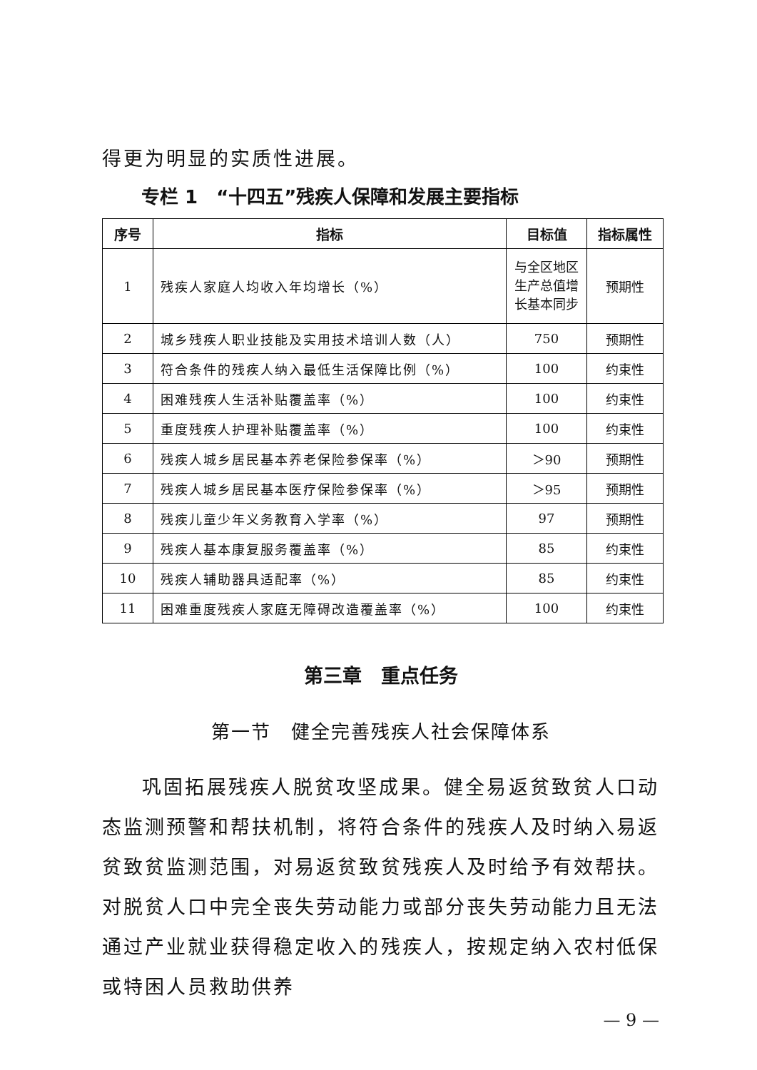得更为明显的实质性进展。
专栏 1　“十四五”残疾人保障和发展主要指标
| 序号 | 指标 | 目标值 | 指标属性 |
| --- | --- | --- | --- |
| 1 | 残疾人家庭人均收入年均增长（%） | 与全区地区生产总值增长基本同步 | 预期性 |
| 2 | 城乡残疾人职业技能及实用技术培训人数（人） | 750 | 预期性 |
| 3 | 符合条件的残疾人纳入最低生活保障比例（%） | 100 | 约束性 |
| 4 | 困难残疾人生活补贴覆盖率（%） | 100 | 约束性 |
| 5 | 重度残疾人护理补贴覆盖率（%） | 100 | 约束性 |
| 6 | 残疾人城乡居民基本养老保险参保率（%） | ＞90 | 预期性 |
| 7 | 残疾人城乡居民基本医疗保险参保率（%） | ＞95 | 预期性 |
| 8 | 残疾儿童少年义务教育入学率（%） | 97 | 预期性 |
| 9 | 残疾人基本康复服务覆盖率（%） | 85 | 约束性 |
| 10 | 残疾人辅助器具适配率（%） | 85 | 约束性 |
| 11 | 困难重度残疾人家庭无障碍改造覆盖率（%） | 100 | 约束性 |
第三章　重点任务
第一节　健全完善残疾人社会保障体系
巩固拓展残疾人脱贫攻坚成果。健全易返贫致贫人口动态监测预警和帮扶机制，将符合条件的残疾人及时纳入易返贫致贫监测范围，对易返贫致贫残疾人及时给予有效帮扶。对脱贫人口中完全丧失劳动能力或部分丧失劳动能力且无法通过产业就业获得稳定收入的残疾人，按规定纳入农村低保或特困人员救助供养
— 9 —